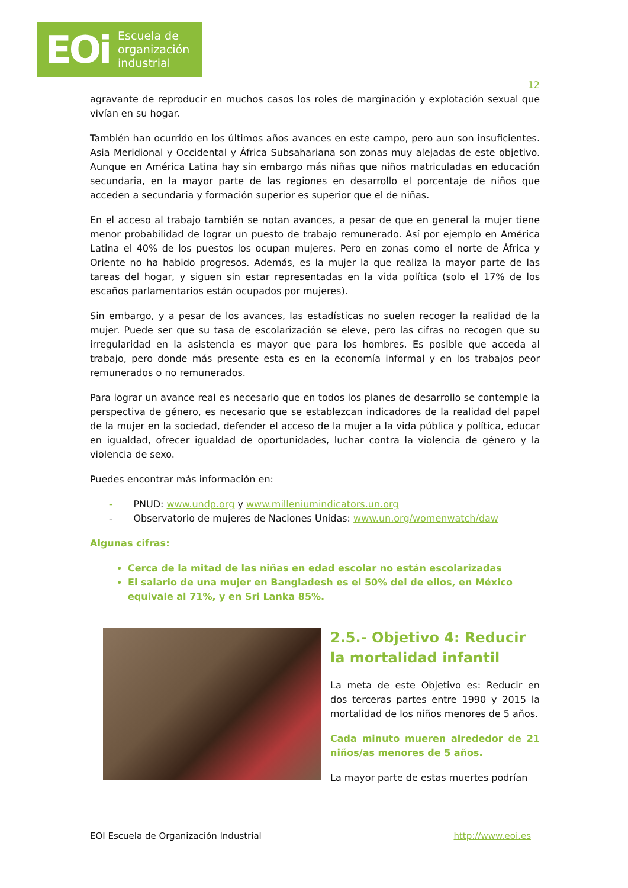EOi Escuela de
organización
industrial
12
agravante de reproducir en muchos casos los roles de marginación y explotación sexual que vivían en su hogar.
También han ocurrido en los últimos años avances en este campo, pero aun son insuficientes. Asia Meridional y Occidental y África Subsahariana son zonas muy alejadas de este objetivo. Aunque en América Latina hay sin embargo más niñas que niños matriculadas en educación secundaria, en la mayor parte de las regiones en desarrollo el porcentaje de niños que acceden a secundaria y formación superior es superior que el de niñas.
En el acceso al trabajo también se notan avances, a pesar de que en general la mujer tiene menor probabilidad de lograr un puesto de trabajo remunerado. Así por ejemplo en América Latina el 40% de los puestos los ocupan mujeres. Pero en zonas como el norte de África y Oriente no ha habido progresos. Además, es la mujer la que realiza la mayor parte de las tareas del hogar, y siguen sin estar representadas en la vida política (solo el 17% de los escaños parlamentarios están ocupados por mujeres).
Sin embargo, y a pesar de los avances, las estadísticas no suelen recoger la realidad de la mujer. Puede ser que su tasa de escolarización se eleve, pero las cifras no recogen que su irregularidad en la asistencia es mayor que para los hombres. Es posible que acceda al trabajo, pero donde más presente esta es en la economía informal y en los trabajos peor remunerados o no remunerados.
Para lograr un avance real es necesario que en todos los planes de desarrollo se contemple la perspectiva de género, es necesario que se establezcan indicadores de la realidad del papel de la mujer en la sociedad, defender el acceso de la mujer a la vida pública y política, educar en igualdad, ofrecer igualdad de oportunidades, luchar contra la violencia de género y la violencia de sexo.
Puedes encontrar más información en:
- PNUD: www.undp.org y www.milleniumindicators.un.org
- Observatorio de mujeres de Naciones Unidas: www.un.org/womenwatch/daw
Algunas cifras:
Cerca de la mitad de las niñas en edad escolar no están escolarizadas
El salario de una mujer en Bangladesh es el 50% del de ellos, en México equivale al 71%, y en Sri Lanka 85%.
2.5.- Objetivo 4: Reducir la mortalidad infantil
La meta de este Objetivo es: Reducir en dos terceras partes entre 1990 y 2015 la mortalidad de los niños menores de 5 años.
Cada minuto mueren alrededor de 21 niños/as menores de 5 años.
La mayor parte de estas muertes podrían
EOI Escuela de Organización Industrial http://www.eoi.es